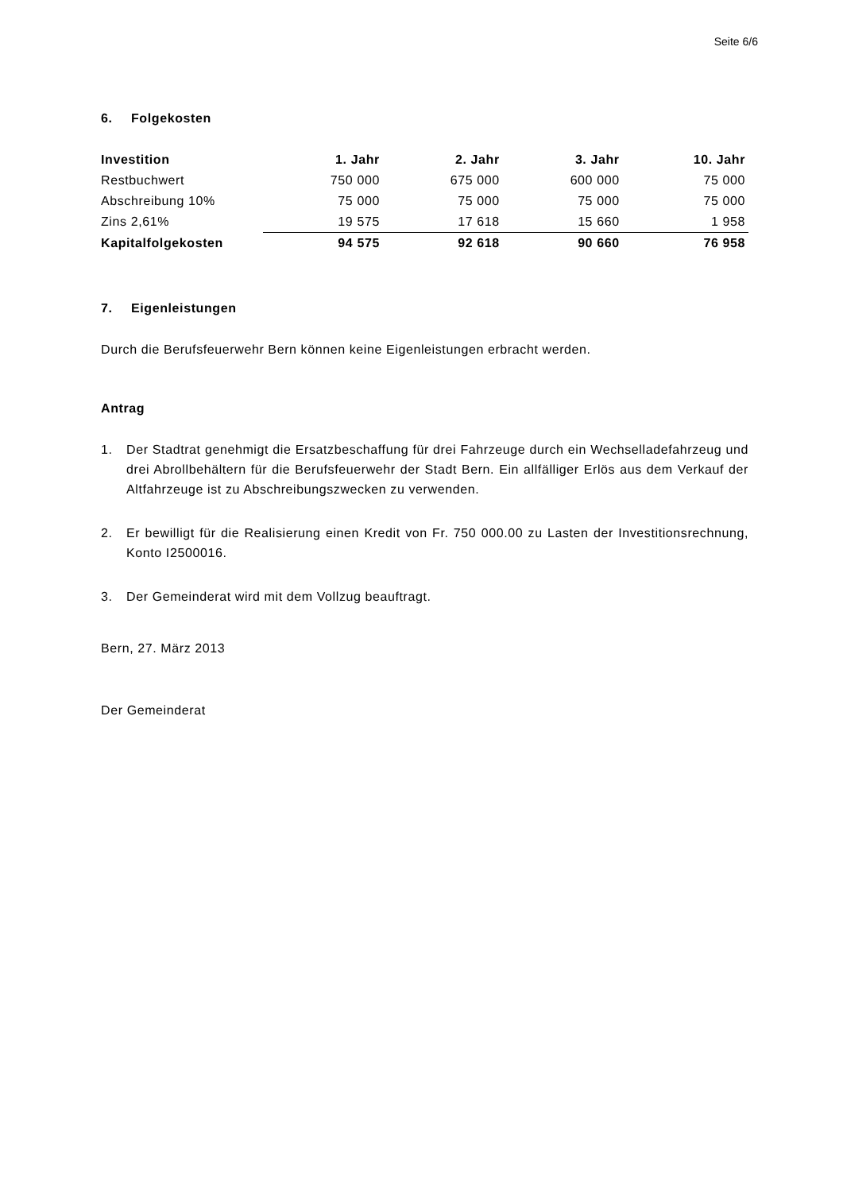Seite 6/6
6. Folgekosten
| Investition | 1. Jahr | 2. Jahr | 3. Jahr | 10. Jahr |
| --- | --- | --- | --- | --- |
| Restbuchwert | 750 000 | 675 000 | 600 000 | 75 000 |
| Abschreibung 10% | 75 000 | 75 000 | 75 000 | 75 000 |
| Zins 2,61% | 19 575 | 17 618 | 15 660 | 1 958 |
| Kapitalfolgekosten | 94 575 | 92 618 | 90 660 | 76 958 |
7. Eigenleistungen
Durch die Berufsfeuerwehr Bern können keine Eigenleistungen erbracht werden.
Antrag
1. Der Stadtrat genehmigt die Ersatzbeschaffung für drei Fahrzeuge durch ein Wechsellade­fahrzeug und drei Abrollbehältern für die Berufsfeuerwehr der Stadt Bern. Ein allfälliger Erlös aus dem Verkauf der Altfahrzeuge ist zu Abschreibungszwecken zu verwenden.
2. Er bewilligt für die Realisierung einen Kredit von Fr. 750 000.00 zu Lasten der Investiti­onsrechnung, Konto I2500016.
3. Der Gemeinderat wird mit dem Vollzug beauftragt.
Bern, 27. März 2013
Der Gemeinderat